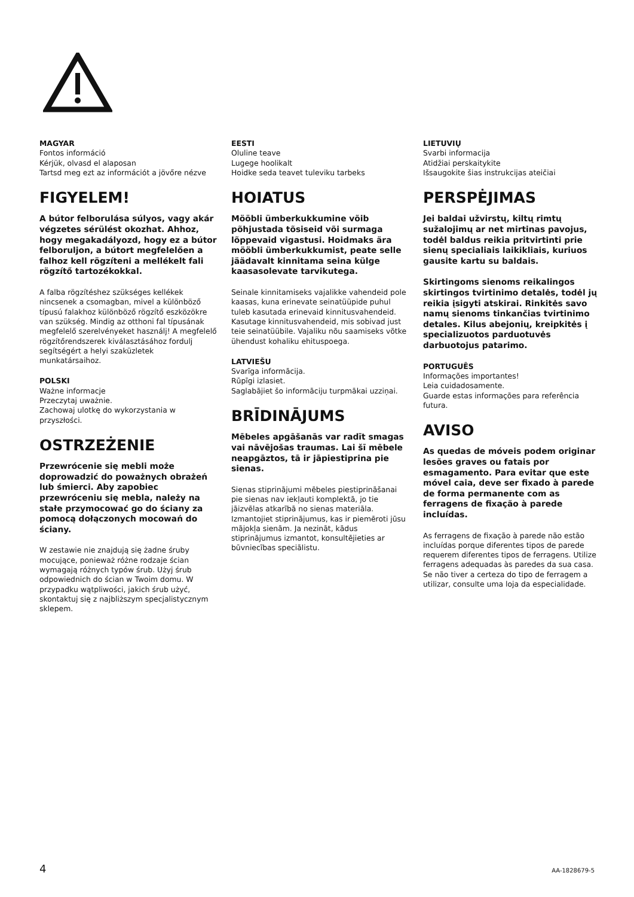MAGYAR
Fontos információ
Kérjük, olvasd el alaposan
Tartsd meg ezt az információt a jövőre nézve
FIGYELEM!
A bútor felborulása súlyos, vagy akár végzetes sérülést okozhat. Ahhoz, hogy megakadályozd, hogy ez a bútor felboruljon, a bútort megfelelően a falhoz kell rögzíteni a mellékelt fali rögzítő tartozékokkal.
A falba rögzítéshez szükséges kellékek nincsenek a csomagban, mivel a különböző típusú falakhoz különböző rögzítő eszközökre van szükség. Mindig az otthoni fal típusának megfelelő szerelvényeket használj! A megfelelő rögzítőrendszerek kiválasztásához fordulj segítségért a helyi szaküzletek munkatársaihoz.
POLSKI
Ważne informacje
Przeczytaj uważnie.
Zachowaj ulotkę do wykorzystania w przyszłości.
OSTRZEŻENIE
Przewrócenie się mebli może doprowadzić do poważnych obrażeń lub śmierci. Aby zapobiec przewróceniu się mebla, należy na stałe przymocować go do ściany za pomocą dołączonych mocowań do ściany.
W zestawie nie znajdują się żadne śruby mocujące, ponieważ różne rodzaje ścian wymagają różnych typów śrub. Użyj śrub odpowiednich do ścian w Twoim domu. W przypadku wątpliwości, jakich śrub użyć, skontaktuj się z najbliższym specjalistycznym sklepem.
EESTI
Oluline teave
Lugege hoolikalt
Hoidke seda teavet tuleviku tarbeks
HOIATUS
Mööbli ümberkukkumine võib põhjustada tõsiseid või surmaga lõppevaid vigastusi. Hoidmaks ära mööbli ümberkukkumist, peate selle jäädavalt kinnitama seina külge kaasasolevate tarvikutega.
Seinale kinnitamiseks vajalikke vahendeid pole kaasas, kuna erinevate seinatüüpide puhul tuleb kasutada erinevaid kinnitusvahendeid. Kasutage kinnitusvahendeid, mis sobivad just teie seinatüübile. Vajaliku nõu saamiseks võtke ühendust kohaliku ehituspoega.
LATVIEŠU
Svarīga informācija.
Rūpīgi izlasiet.
Saglabājiet šo informāciju turpmākai uzziņai.
BRĪDINĀJUMS
Mēbeles apgāšanās var radīt smagas vai nāvējošas traumas. Lai šī mēbele neapgāztos, tā ir jāpiestiprina pie sienas.
Sienas stiprinājumi mēbeles piestiprināšanai pie sienas nav iekļauti komplektā, jo tie jāizvēlas atkarībā no sienas materiāla. Izmantojiet stiprinājumus, kas ir piemēroti jūsu mājokļa sienām. Ja nezināt, kādus stiprinājumus izmantot, konsultējieties ar būvniecības speciālistu.
LIETUVIŲ
Svarbi informacija
Atidžiai perskaitykite
Išsaugokite šias instrukcijas ateičiai
PERSPĖJIMAS
Jei baldai užvirstų, kiltų rimtų sužalojimų ar net mirtinas pavojus, todėl baldus reikia pritvirtinti prie sienų specialiais laikikliais, kuriuos gausite kartu su baldais.
Skirtingoms sienoms reikalingos skirtingos tvirtinimo detalės, todėl jų reikia įsigyti atskirai. Rinkitės savo namų sienoms tinkančias tvirtinimo detales. Kilus abejonių, kreipkitės į specializuotos parduotuvės darbuotojus patarimo.
PORTUGUÊS
Informações importantes!
Leia cuidadosamente.
Guarde estas informações para referência futura.
AVISO
As quedas de móveis podem originar lesões graves ou fatais por esmagamento. Para evitar que este móvel caia, deve ser fixado à parede de forma permanente com as ferragens de fixação à parede incluídas.
As ferragens de fixação à parede não estão incluídas porque diferentes tipos de parede requerem diferentes tipos de ferragens. Utilize ferragens adequadas às paredes da sua casa. Se não tiver a certeza do tipo de ferragem a utilizar, consulte uma loja da especialidade.
4 AA-1828679-5